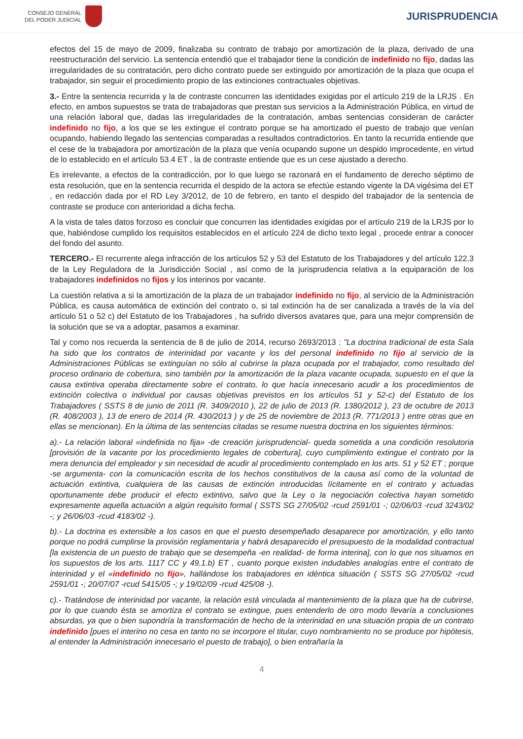CONSEJO GENERAL
DEL PODER JUDICIAL
JURISPRUDENCIA
efectos del 15 de mayo de 2009, finalizaba su contrato de trabajo por amortización de la plaza, derivado de una reestructuración del servicio. La sentencia entendió que el trabajador tiene la condición de indefinido no fijo, dadas las irregularidades de su contratación, pero dicho contrato puede ser extinguido por amortización de la plaza que ocupa el trabajador, sin seguir el procedimiento propio de las extinciones contractuales objetivas.
3.- Entre la sentencia recurrida y la de contraste concurren las identidades exigidas por el artículo 219 de la LRJS . En efecto, en ambos supuestos se trata de trabajadoras que prestan sus servicios a la Administración Pública, en virtud de una relación laboral que, dadas las irregularidades de la contratación, ambas sentencias consideran de carácter indefinido no fijo, a los que se les extingue el contrato porque se ha amortizado el puesto de trabajo que venían ocupando, habiendo llegado las sentencias comparadas a resultados contradictorios. En tanto la recurrida entiende que el cese de la trabajadora por amortización de la plaza que venía ocupando supone un despido improcedente, en virtud de lo establecido en el artículo 53.4 ET , la de contraste entiende que es un cese ajustado a derecho.
Es irrelevante, a efectos de la contradicción, por lo que luego se razonará en el fundamento de derecho séptimo de esta resolución, que en la sentencia recurrida el despido de la actora se efectúe estando vigente la DA vigésima del ET , en redacción dada por el RD Ley 3/2012, de 10 de febrero, en tanto el despido del trabajador de la sentencia de contraste se produce con anterioridad a dicha fecha.
A la vista de tales datos forzoso es concluir que concurren las identidades exigidas por el artículo 219 de la LRJS por lo que, habiéndose cumplido los requisitos establecidos en el artículo 224 de dicho texto legal , procede entrar a conocer del fondo del asunto.
TERCERO.- El recurrente alega infracción de los artículos 52 y 53 del Estatuto de los Trabajadores y del artículo 122.3 de la Ley Reguladora de la Jurisdicción Social , así como de la jurisprudencia relativa a la equiparación de los trabajadores indefinidos no fijos y los interinos por vacante.
La cuestión relativa a si la amortización de la plaza de un trabajador indefinido no fijo, al servicio de la Administración Pública, es causa automática de extinción del contrato o, si tal extinción ha de ser canalizada a través de la vía del artículo 51 o 52 c) del Estatuto de los Trabajadores , ha sufrido diversos avatares que, para una mejor comprensión de la solución que se va a adoptar, pasamos a examinar.
Tal y como nos recuerda la sentencia de 8 de julio de 2014, recurso 2693/2013 : "La doctrina tradicional de esta Sala ha sido que los contratos de interinidad por vacante y los del personal indefinido no fijo al servicio de la Administraciones Públicas se extinguían no sólo al cubrirse la plaza ocupada por el trabajador, como resultado del proceso ordinario de cobertura, sino también por la amortización de la plaza vacante ocupada, supuesto en el que la causa extintiva operaba directamente sobre el contrato, lo que hacía innecesario acudir a los procedimientos de extinción colectiva o individual por causas objetivas previstos en los artículos 51 y 52-c) del Estatuto de los Trabajadores ( SSTS 8 de junio de 2011 (R. 3409/2010 ), 22 de julio de 2013 (R. 1380/2012 ), 23 de octubre de 2013 (R. 408/2003 ), 13 de enero de 2014 (R. 430/2013 ) y de 25 de noviembre de 2013 (R. 771/2013 ) entre otras que en ellas se mencionan). En la última de las sentencias citadas se resume nuestra doctrina en los siguientes términos:
a).- La relación laboral «indefinida no fija» -de creación jurisprudencial- queda sometida a una condición resolutoria [provisión de la vacante por los procedimiento legales de cobertura], cuyo cumplimiento extingue el contrato por la mera denuncia del empleador y sin necesidad de acudir al procedimiento contemplado en los arts. 51 y 52 ET ; porque -se argumenta- con la comunicación escrita de los hechos constitutivos de la causa así como de la voluntad de actuación extintiva, cualquiera de las causas de extinción introducidas lícitamente en el contrato y actuadas oportunamente debe producir el efecto extintivo, salvo que la Ley o la negociación colectiva hayan sometido expresamente aquella actuación a algún requisito formal ( SSTS SG 27/05/02 -rcud 2591/01 -; 02/06/03 -rcud 3243/02 -; y 26/06/03 -rcud 4183/02 -).
b).- La doctrina es extensible a los casos en que el puesto desempeñado desaparece por amortización, y ello tanto porque no podrá cumplirse la provisión reglamentaria y habrá desaparecido el presupuesto de la modalidad contractual [la existencia de un puesto de trabajo que se desempeña -en realidad- de forma interina], con lo que nos situamos en los supuestos de los arts. 1117 CC y 49.1.b) ET , cuanto porque existen indudables analogías entre el contrato de interinidad y el «indefinido no fijo», hallándose los trabajadores en idéntica situación ( SSTS SG 27/05/02 -rcud 2591/01 -; 20/07/07 -rcud 5415/05 -; y 19/02/09 -rcud 425/08 -).
c).- Tratándose de interinidad por vacante, la relación está vinculada al mantenimiento de la plaza que ha de cubrirse, por lo que cuando ésta se amortiza el contrato se extingue, pues entenderlo de otro modo llevaría a conclusiones absurdas, ya que o bien supondría la transformación de hecho de la interinidad en una situación propia de un contrato indefinido [pues el interino no cesa en tanto no se incorpore el titular, cuyo nombramiento no se produce por hipótesis, al entender la Administración innecesario el puesto de trabajo], o bien entrañaría la
4